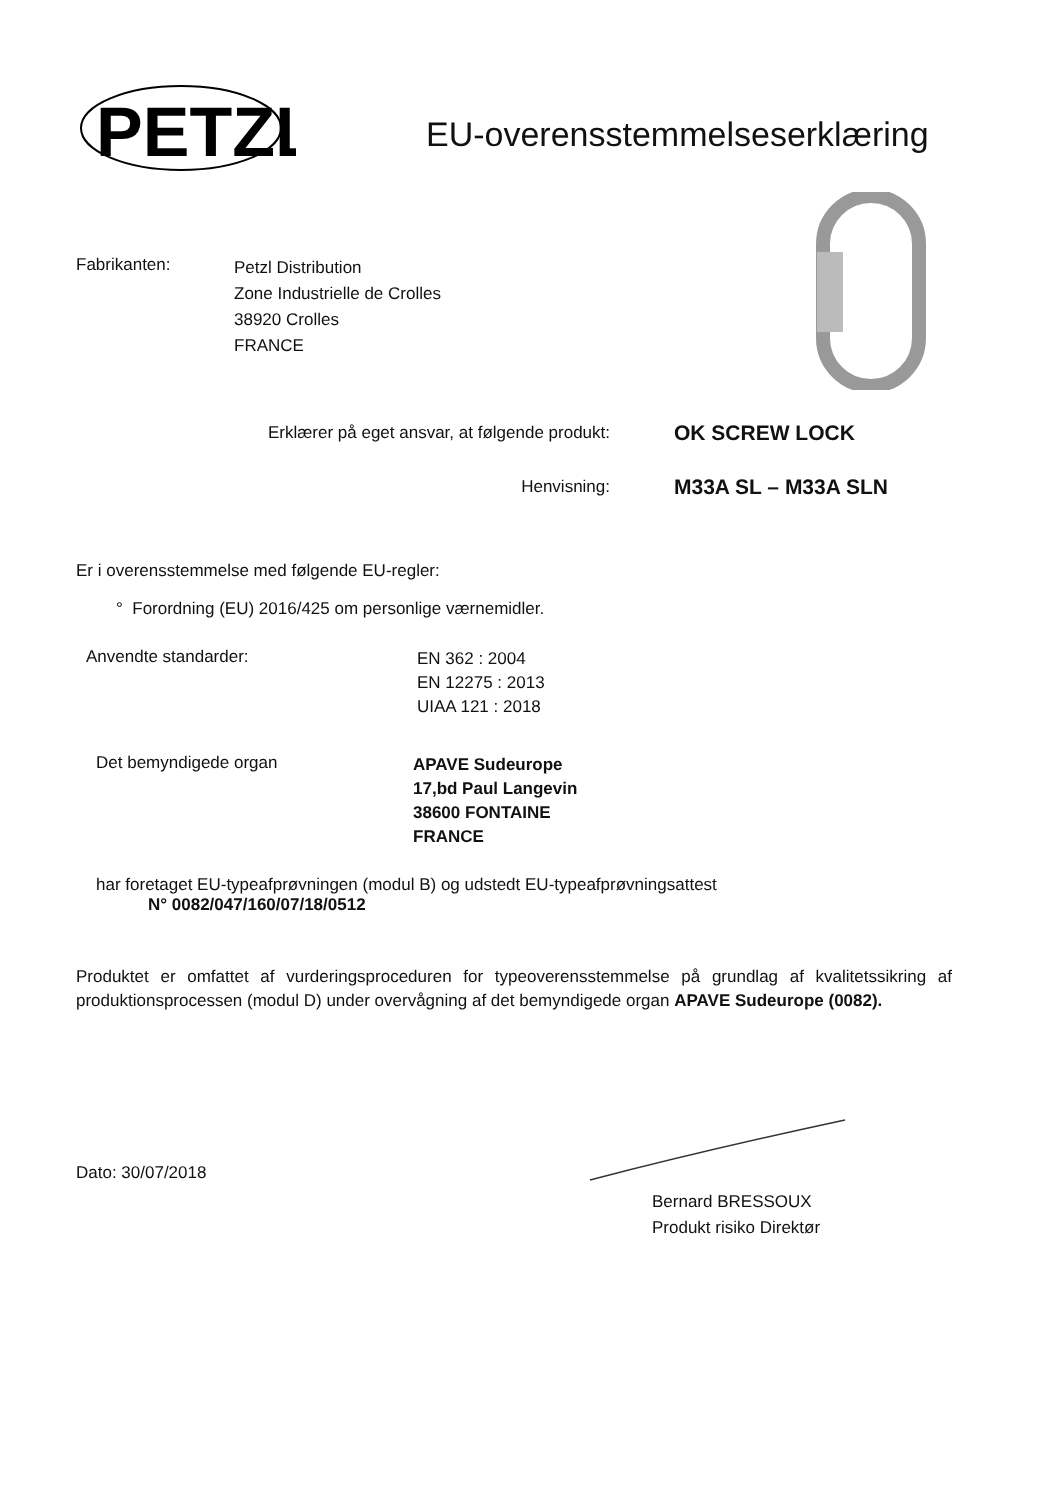PETZL
EU-overensstemmelseserklæring
Fabrikanten:
Petzl Distribution
Zone Industrielle de Crolles
38920 Crolles
FRANCE
Erklærer på eget ansvar, at følgende produkt:
OK SCREW LOCK
Henvisning:
M33A SL – M33A SLN
Er i overensstemmelse med følgende EU-regler:
° Forordning (EU) 2016/425 om personlige værnemidler.
Anvendte standarder:
EN 362 : 2004
EN 12275 : 2013
UIAA 121 : 2018
Det bemyndigede organ
APAVE Sudeurope
17,bd Paul Langevin
38600 FONTAINE
FRANCE
har foretaget EU-typeafprøvningen (modul B) og udstedt EU-typeafprøvningsattest
N° 0082/047/160/07/18/0512
Produktet er omfattet af vurderingsproceduren for typeoverensstemmelse på grundlag af kvalitetssikring af produktionsprocessen (modul D) under overvågning af det bemyndigede organ APAVE Sudeurope (0082).
Dato: 30/07/2018
Bernard BRESSOUX
Produkt risiko Direktør